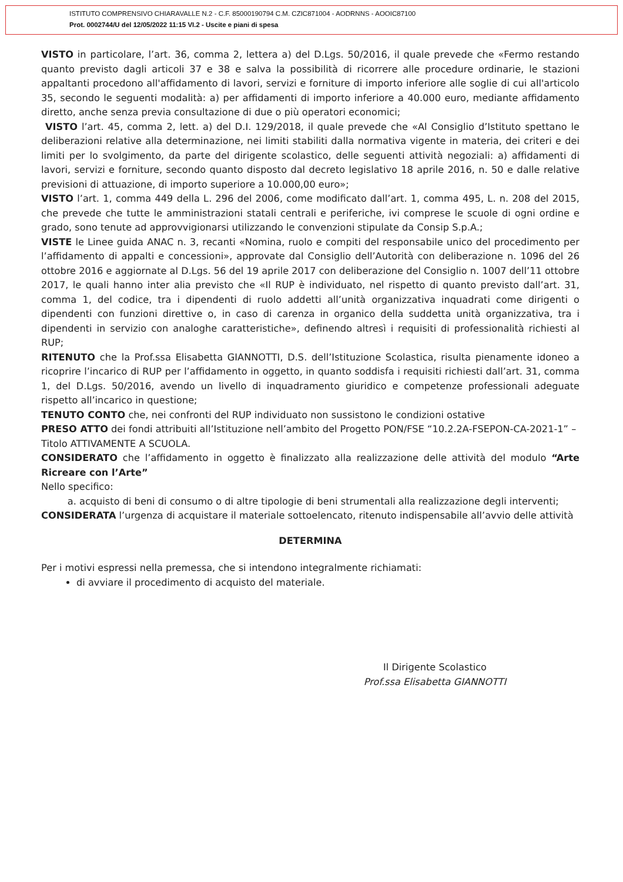ISTITUTO COMPRENSIVO CHIARAVALLE N.2 - C.F. 85000190794 C.M. CZIC871004 - AODRNNS - AOOIC87100
Prot. 0002744/U del 12/05/2022 11:15 VI.2 - Uscite e piani di spesa
VISTO in particolare, l’art. 36, comma 2, lettera a) del D.Lgs. 50/2016, il quale prevede che «Fermo restando quanto previsto dagli articoli 37 e 38 e salva la possibilità di ricorrere alle procedure ordinarie, le stazioni appaltanti procedono all'affidamento di lavori, servizi e forniture di importo inferiore alle soglie di cui all'articolo 35, secondo le seguenti modalità: a) per affidamenti di importo inferiore a 40.000 euro, mediante affidamento diretto, anche senza previa consultazione di due o più operatori economici;
VISTO l’art. 45, comma 2, lett. a) del D.I. 129/2018, il quale prevede che «Al Consiglio d’Istituto spettano le deliberazioni relative alla determinazione, nei limiti stabiliti dalla normativa vigente in materia, dei criteri e dei limiti per lo svolgimento, da parte del dirigente scolastico, delle seguenti attività negoziali: a) affidamenti di lavori, servizi e forniture, secondo quanto disposto dal decreto legislativo 18 aprile 2016, n. 50 e dalle relative previsioni di attuazione, di importo superiore a 10.000,00 euro»;
VISTO l’art. 1, comma 449 della L. 296 del 2006, come modificato dall’art. 1, comma 495, L. n. 208 del 2015, che prevede che tutte le amministrazioni statali centrali e periferiche, ivi comprese le scuole di ogni ordine e grado, sono tenute ad approvvigionarsi utilizzando le convenzioni stipulate da Consip S.p.A.;
VISTE le Linee guida ANAC n. 3, recanti «Nomina, ruolo e compiti del responsabile unico del procedimento per l’affidamento di appalti e concessioni», approvate dal Consiglio dell’Autorità con deliberazione n. 1096 del 26 ottobre 2016 e aggiornate al D.Lgs. 56 del 19 aprile 2017 con deliberazione del Consiglio n. 1007 dell’11 ottobre 2017, le quali hanno inter alia previsto che «Il RUP è individuato, nel rispetto di quanto previsto dall’art. 31, comma 1, del codice, tra i dipendenti di ruolo addetti all’unità organizzativa inquadrati come dirigenti o dipendenti con funzioni direttive o, in caso di carenza in organico della suddetta unità organizzativa, tra i dipendenti in servizio con analoghe caratteristiche», definendo altresì i requisiti di professionalità richiesti al RUP;
RITENUTO che la Prof.ssa Elisabetta GIANNOTTI, D.S. dell’Istituzione Scolastica, risulta pienamente idoneo a ricoprire l’incarico di RUP per l’affidamento in oggetto, in quanto soddisfa i requisiti richiesti dall’art. 31, comma 1, del D.Lgs. 50/2016, avendo un livello di inquadramento giuridico e competenze professionali adeguate rispetto all’incarico in questione;
TENUTO CONTO che, nei confronti del RUP individuato non sussistono le condizioni ostative
PRESO ATTO dei fondi attribuiti all’Istituzione nell’ambito del Progetto PON/FSE “10.2.2A-FSEPON-CA-2021-1” – Titolo ATTIVAMENTE A SCUOLA.
CONSIDERATO che l’affidamento in oggetto è finalizzato alla realizzazione delle attività del modulo “Arte Ricreare con l’Arte”
Nello specifico:
a. acquisto di beni di consumo o di altre tipologie di beni strumentali alla realizzazione degli interventi;
CONSIDERATA l’urgenza di acquistare il materiale sottoelencato, ritenuto indispensabile all’avvio delle attività
DETERMINA
Per i motivi espressi nella premessa, che si intendono integralmente richiamati:
di avviare il procedimento di acquisto del materiale.
Il Dirigente Scolastico
Prof.ssa Elisabetta GIANNOTTI